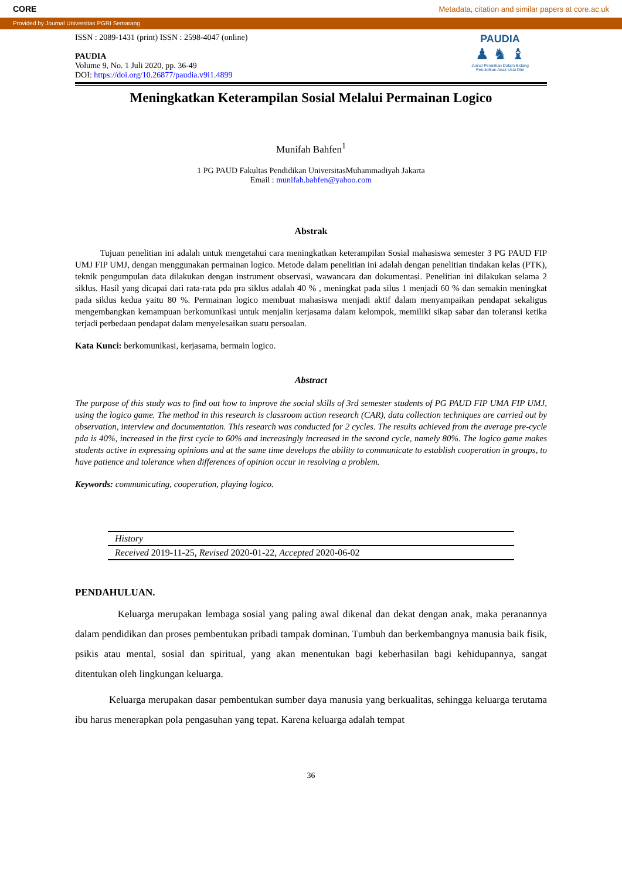CORE Metadata, citation and similar papers at core.ac.uk
Provided by Journal Universitas PGRI Semarang
ISSN : 2089-1431 (print) ISSN : 2598-4047 (online)
PAUDIA
Volume 9, No. 1 Juli 2020, pp. 36-49
DOI: https://doi.org/10.26877/paudia.v9i1.4899
PAUDIA
♟ ♞ ♝
Jurnal Penelitian Dalam Bidang
Pendidikan Anak Usia Dini
Meningkatkan Keterampilan Sosial Melalui Permainan Logico
Munifah Bahfen<sup>1</sup>
1 PG PAUD Fakultas Pendidikan UniversitasMuhammadiyah Jakarta
Email : munifah.bahfen@yahoo.com
Abstrak
Tujuan penelitian ini adalah untuk mengetahui cara meningkatkan keterampilan Sosial mahasiswa semester 3 PG PAUD FIP UMJ FIP UMJ, dengan menggunakan permainan logico. Metode dalam penelitian ini adalah dengan penelitian tindakan kelas (PTK), teknik pengumpulan data dilakukan dengan instrument observasi, wawancara dan dokumentasi. Penelitian ini dilakukan selama 2 siklus. Hasil yang dicapai dari rata-rata pda pra siklus adalah 40 % , meningkat pada silus 1 menjadi 60 % dan semakin meningkat pada siklus kedua yaitu 80 %. Permainan logico membuat mahasiswa menjadi aktif dalam menyampaikan pendapat sekaligus mengembangkan kemampuan berkomunikasi untuk menjalin kerjasama dalam kelompok, memiliki sikap sabar dan toleransi ketika terjadi perbedaan pendapat dalam menyelesaikan suatu persoalan.
Kata Kunci: berkomunikasi, kerjasama, bermain logico.
Abstract
The purpose of this study was to find out how to improve the social skills of 3rd semester students of PG PAUD FIP UMA FIP UMJ, using the logico game. The method in this research is classroom action research (CAR), data collection techniques are carried out by observation, interview and documentation. This research was conducted for 2 cycles. The results achieved from the average pre-cycle pda is 40%, increased in the first cycle to 60% and increasingly increased in the second cycle, namely 80%. The logico game makes students active in expressing opinions and at the same time develops the ability to communicate to establish cooperation in groups, to have patience and tolerance when differences of opinion occur in resolving a problem.
Keywords: communicating, cooperation, playing logico.
History
Received 2019-11-25, Revised 2020-01-22, Accepted 2020-06-02
PENDAHULUAN.
Keluarga merupakan lembaga sosial yang paling awal dikenal dan dekat dengan anak, maka peranannya dalam pendidikan dan proses pembentukan pribadi tampak dominan. Tumbuh dan berkembangnya manusia baik fisik, psikis atau mental, sosial dan spiritual, yang akan menentukan bagi keberhasilan bagi kehidupannya, sangat ditentukan oleh lingkungan keluarga.
Keluarga merupakan dasar pembentukan sumber daya manusia yang berkualitas, sehingga keluarga terutama ibu harus menerapkan pola pengasuhan yang tepat. Karena keluarga adalah tempat
36